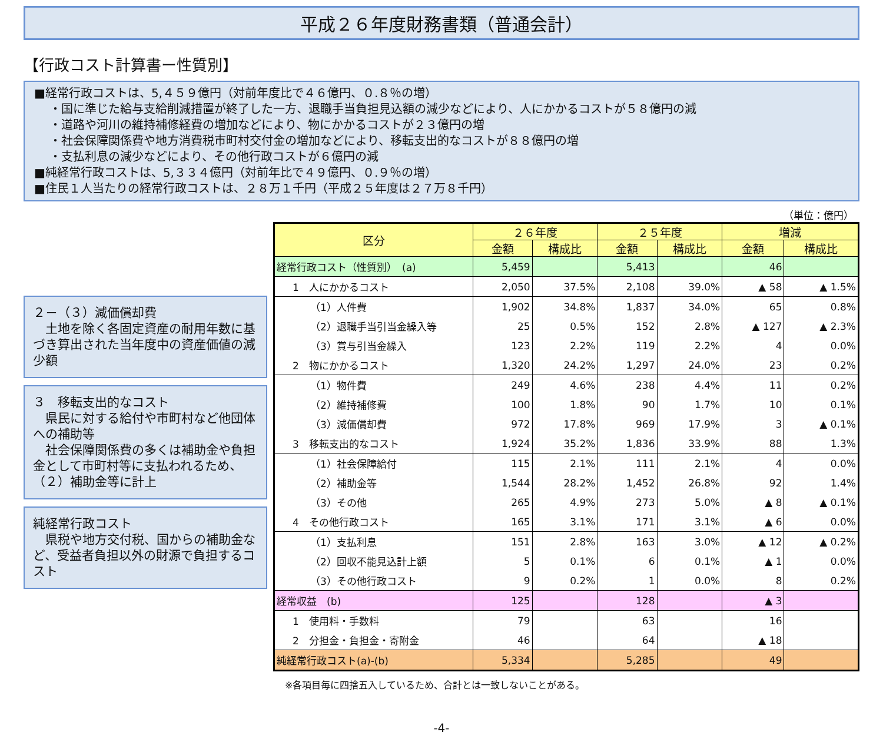平成２６年度財務書類（普通会計）
【行政コスト計算書ー性質別】
■経常行政コストは、5,４５９億円（対前年度比で４６億円、０.８％の増）
・国に準じた給与支給削減措置が終了した一方、退職手当負担見込額の減少などにより、人にかかるコストが５８億円の減
・道路や河川の維持補修経費の増加などにより、物にかかるコストが２３億円の増
・社会保障関係費や地方消費税市町村交付金の増加などにより、移転支出的なコストが８８億円の増
・支払利息の減少などにより、その他行政コストが６億円の減
■純経常行政コストは、5,３３４億円（対前年比で４９億円、０.９％の増）
■住民１人当たりの経常行政コストは、２８万１千円（平成２５年度は２７万８千円）
２－（３）減価償却費
　土地を除く各固定資産の耐用年数に基づき算出された当年度中の資産価値の減少額
３　移転支出的なコスト
　県民に対する給付や市町村など他団体への補助等
　社会保障関係費の多くは補助金や負担金として市町村等に支払われるため、（２）補助金等に計上
純経常行政コスト
　県税や地方交付税、国からの補助金など、受益者負担以外の財源で負担するコスト
（単位：億円）
| 区分 | ２６年度 | | ２５年度 | | 増減 | |
| --- | --- | --- | --- | --- | --- | --- |
| | 金額 | 構成比 | 金額 | 構成比 | 金額 | 構成比 |
| 経常行政コスト（性質別） (a) | 5,459 | | 5,413 | | 46 | |
| 1 人にかかるコスト | 2,050 | 37.5% | 2,108 | 39.0% | ▲ 58 | ▲ 1.5% |
| （1）人件費 | 1,902 | 34.8% | 1,837 | 34.0% | 65 | 0.8% |
| （2）退職手当引当金繰入等 | 25 | 0.5% | 152 | 2.8% | ▲ 127 | ▲ 2.3% |
| （3）賞与引当金繰入 | 123 | 2.2% | 119 | 2.2% | 4 | 0.0% |
| 2 物にかかるコスト | 1,320 | 24.2% | 1,297 | 24.0% | 23 | 0.2% |
| （1）物件費 | 249 | 4.6% | 238 | 4.4% | 11 | 0.2% |
| （2）維持補修費 | 100 | 1.8% | 90 | 1.7% | 10 | 0.1% |
| （3）減価償却費 | 972 | 17.8% | 969 | 17.9% | 3 | ▲ 0.1% |
| 3 移転支出的なコスト | 1,924 | 35.2% | 1,836 | 33.9% | 88 | 1.3% |
| （1）社会保障給付 | 115 | 2.1% | 111 | 2.1% | 4 | 0.0% |
| （2）補助金等 | 1,544 | 28.2% | 1,452 | 26.8% | 92 | 1.4% |
| （3）その他 | 265 | 4.9% | 273 | 5.0% | ▲ 8 | ▲ 0.1% |
| 4 その他行政コスト | 165 | 3.1% | 171 | 3.1% | ▲ 6 | 0.0% |
| （1）支払利息 | 151 | 2.8% | 163 | 3.0% | ▲ 12 | ▲ 0.2% |
| （2）回収不能見込計上額 | 5 | 0.1% | 6 | 0.1% | ▲ 1 | 0.0% |
| （3）その他行政コスト | 9 | 0.2% | 1 | 0.0% | 8 | 0.2% |
| 経常収益 (b) | 125 | | 128 | | ▲ 3 | |
| 1 使用料・手数料 | 79 | | 63 | | 16 | |
| 2 分担金・負担金・寄附金 | 46 | | 64 | | ▲ 18 | |
| 純経常行政コスト(a)-(b) | 5,334 | | 5,285 | | 49 | |
※各項目毎に四捨五入しているため、合計とは一致しないことがある。
-4-